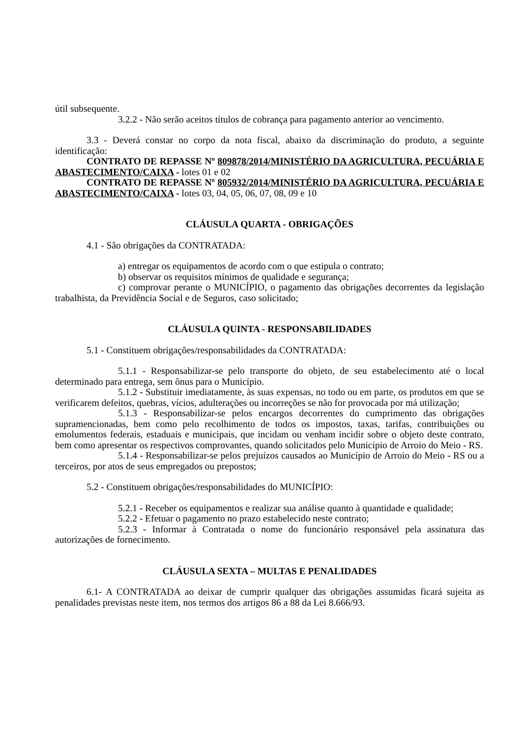útil subsequente.
3.2.2 - Não serão aceitos títulos de cobrança para pagamento anterior ao vencimento.
3.3 - Deverá constar no corpo da nota fiscal, abaixo da discriminação do produto, a seguinte identificação:
CONTRATO DE REPASSE Nº 809878/2014/MINISTÉRIO DA AGRICULTURA, PECUÁRIA E ABASTECIMENTO/CAIXA - lotes 01 e 02
CONTRATO DE REPASSE Nº 805932/2014/MINISTÉRIO DA AGRICULTURA, PECUÁRIA E ABASTECIMENTO/CAIXA - lotes 03, 04, 05, 06, 07, 08, 09 e 10
CLÁUSULA QUARTA - OBRIGAÇÕES
4.1 - São obrigações da CONTRATADA:
a) entregar os equipamentos de acordo com o que estipula o contrato;
b) observar os requisitos mínimos de qualidade e segurança;
c) comprovar perante o MUNICÍPIO, o pagamento das obrigações decorrentes da legislação trabalhista, da Previdência Social e de Seguros, caso solicitado;
CLÁUSULA QUINTA - RESPONSABILIDADES
5.1 - Constituem obrigações/responsabilidades da CONTRATADA:
5.1.1 - Responsabilizar-se pelo transporte do objeto, de seu estabelecimento até o local determinado para entrega, sem ônus para o Município.
5.1.2 - Substituir imediatamente, às suas expensas, no todo ou em parte, os produtos em que se verificarem defeitos, quebras, vícios, adulterações ou incorreções se não for provocada por má utilização;
5.1.3 - Responsabilizar-se pelos encargos decorrentes do cumprimento das obrigações supramencionadas, bem como pelo recolhimento de todos os impostos, taxas, tarifas, contribuições ou emolumentos federais, estaduais e municipais, que incidam ou venham incidir sobre o objeto deste contrato, bem como apresentar os respectivos comprovantes, quando solicitados pelo Município de Arroio do Meio - RS.
5.1.4 - Responsabilizar-se pelos prejuízos causados ao Município de Arroio do Meio - RS ou a terceiros, por atos de seus empregados ou prepostos;
5.2 - Constituem obrigações/responsabilidades do MUNICÍPIO:
5.2.1 - Receber os equipamentos e realizar sua análise quanto à quantidade e qualidade;
5.2.2 - Efetuar o pagamento no prazo estabelecido neste contrato;
5.2.3 - Informar à Contratada o nome do funcionário responsável pela assinatura das autorizações de fornecimento.
CLÁUSULA SEXTA – MULTAS E PENALIDADES
6.1- A CONTRATADA ao deixar de cumprir qualquer das obrigações assumidas ficará sujeita as penalidades previstas neste item, nos termos dos artigos 86 a 88 da Lei 8.666/93.